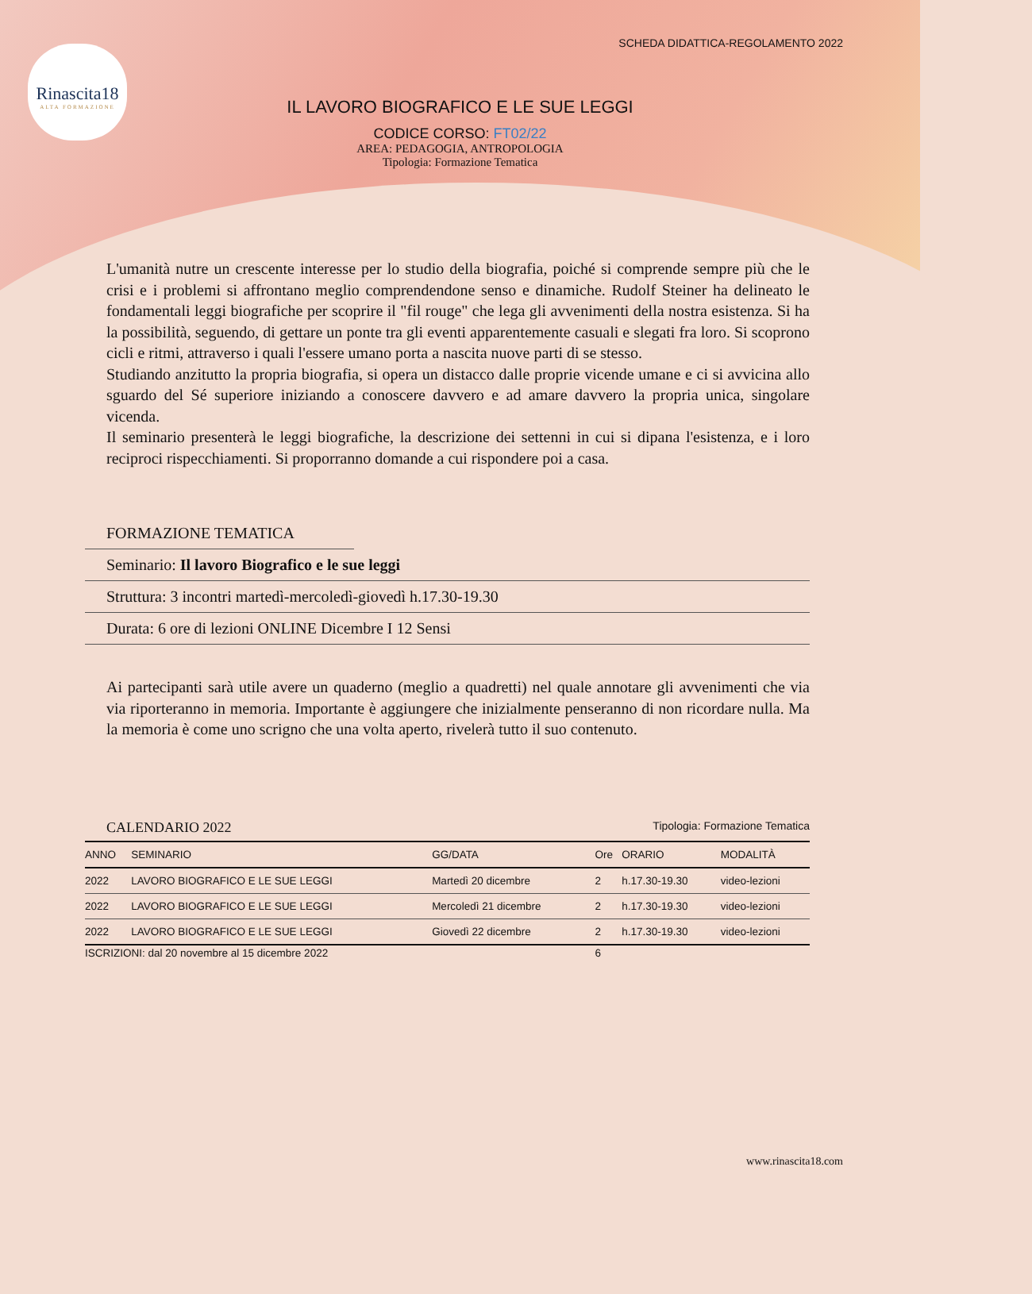SCHEDA DIDATTICA-REGOLAMENTO 2022
Rinascita18
ALTA FORMAZIONE
IL LAVORO BIOGRAFICO E LE SUE LEGGI
CODICE CORSO: FT02/22
AREA: PEDAGOGIA, ANTROPOLOGIA
Tipologia: Formazione Tematica
L'umanità nutre un crescente interesse per lo studio della biografia, poiché si comprende sempre più che le crisi e i problemi si affrontano meglio comprendendone senso e dinamiche. Rudolf Steiner ha delineato le fondamentali leggi biografiche per scoprire il "fil rouge" che lega gli avvenimenti della nostra esistenza. Si ha la possibilità, seguendo, di gettare un ponte tra gli eventi apparentemente casuali e slegati fra loro. Si scoprono cicli e ritmi, attraverso i quali l'essere umano porta a nascita nuove parti di se stesso.
Studiando anzitutto la propria biografia, si opera un distacco dalle proprie vicende umane e ci si avvicina allo sguardo del Sé superiore iniziando a conoscere davvero e ad amare davvero la propria unica, singolare vicenda.
Il seminario presenterà le leggi biografiche, la descrizione dei settenni in cui si dipana l'esistenza, e i loro reciproci rispecchiamenti. Si proporranno domande a cui rispondere poi a casa.
FORMAZIONE TEMATICA
Seminario: Il lavoro Biografico e le sue leggi
Struttura: 3 incontri martedì-mercoledì-giovedì h.17.30-19.30
Durata: 6 ore di lezioni ONLINE Dicembre I 12 Sensi
Ai partecipanti sarà utile avere un quaderno (meglio a quadretti) nel quale annotare gli avvenimenti che via via riporteranno in memoria. Importante è aggiungere che inizialmente penseranno di non ricordare nulla. Ma la memoria è come uno scrigno che una volta aperto, rivelerà tutto il suo contenuto.
CALENDARIO 2022 Tipologia: Formazione Tematica
| ANNO | SEMINARIO | GG/DATA | Ore | ORARIO | MODALITÀ |
| --- | --- | --- | --- | --- | --- |
| 2022 | LAVORO BIOGRAFICO E LE SUE LEGGI | Martedì 20 dicembre | 2 | h.17.30-19.30 | video-lezioni |
| 2022 | LAVORO BIOGRAFICO E LE SUE LEGGI | Mercoledì 21 dicembre | 2 | h.17.30-19.30 | video-lezioni |
| 2022 | LAVORO BIOGRAFICO E LE SUE LEGGI | Giovedì 22 dicembre | 2 | h.17.30-19.30 | video-lezioni |
| ISCRIZIONI: dal 20 novembre al 15 dicembre 2022 | | | 6 | | |
www.rinascita18.com